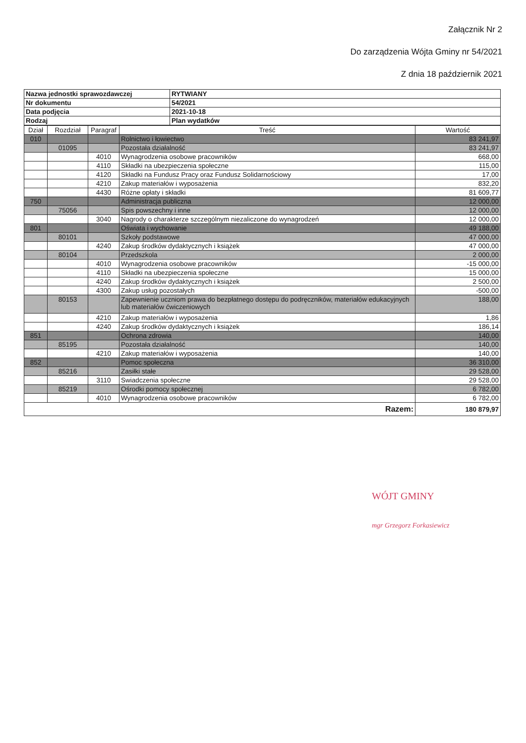Załącznik Nr 2
Do zarządzenia Wójta Gminy nr 54/2021
Z dnia 18 październik 2021
| Nazwa jednostki sprawozdawczej | RYTWIANY |
| Nr dokumentu | 54/2021 |
| Data podjęcia | 2021-10-18 |
| Rodzaj | Plan wydatków |
| Dział | Rozdział | Paragraf | Treść | Wartość |
| --- | --- | --- | --- | --- |
| 010 | | | Rolnictwo i łowiectwo | 83 241,97 |
| | 01095 | | Pozostała działalność | 83 241,97 |
| | | 4010 | Wynagrodzenia osobowe pracowników | 668,00 |
| | | 4110 | Składki na ubezpieczenia społeczne | 115,00 |
| | | 4120 | Składki na Fundusz Pracy oraz Fundusz Solidarnościowy | 17,00 |
| | | 4210 | Zakup materiałów i wyposażenia | 832,20 |
| | | 4430 | Różne opłaty i składki | 81 609,77 |
| 750 | | | Administracja publiczna | 12 000,00 |
| | 75056 | | Spis powszechny i inne | 12 000,00 |
| | | 3040 | Nagrody o charakterze szczególnym niezaliczone do wynagrodzeń | 12 000,00 |
| 801 | | | Oświata i wychowanie | 49 188,00 |
| | 80101 | | Szkoły podstawowe | 47 000,00 |
| | | 4240 | Zakup środków dydaktycznych i książek | 47 000,00 |
| | 80104 | | Przedszkola | 2 000,00 |
| | | 4010 | Wynagrodzenia osobowe pracowników | -15 000,00 |
| | | 4110 | Składki na ubezpieczenia społeczne | 15 000,00 |
| | | 4240 | Zakup środków dydaktycznych i książek | 2 500,00 |
| | | 4300 | Zakup usług pozostałych | -500,00 |
| | 80153 | | Zapewnienie uczniom prawa do bezpłatnego dostępu do podręczników, materiałów edukacyjnych lub materiałów ćwiczeniowych | 188,00 |
| | | 4210 | Zakup materiałów i wyposażenia | 1,86 |
| | | 4240 | Zakup środków dydaktycznych i książek | 186,14 |
| 851 | | | Ochrona zdrowia | 140,00 |
| | 85195 | | Pozostała działalność | 140,00 |
| | | 4210 | Zakup materiałów i wyposażenia | 140,00 |
| 852 | | | Pomoc społeczna | 36 310,00 |
| | 85216 | | Zasiłki stałe | 29 528,00 |
| | | 3110 | Swiadczenia społeczne | 29 528,00 |
| | 85219 | | Ośrodki pomocy społecznej | 6 782,00 |
| | | 4010 | Wynagrodzenia osobowe pracowników | 6 782,00 |
| Razem: | | | | 180 879,97 |
WÓJT GMINY
mgr Grzegorz Forkasiewicz